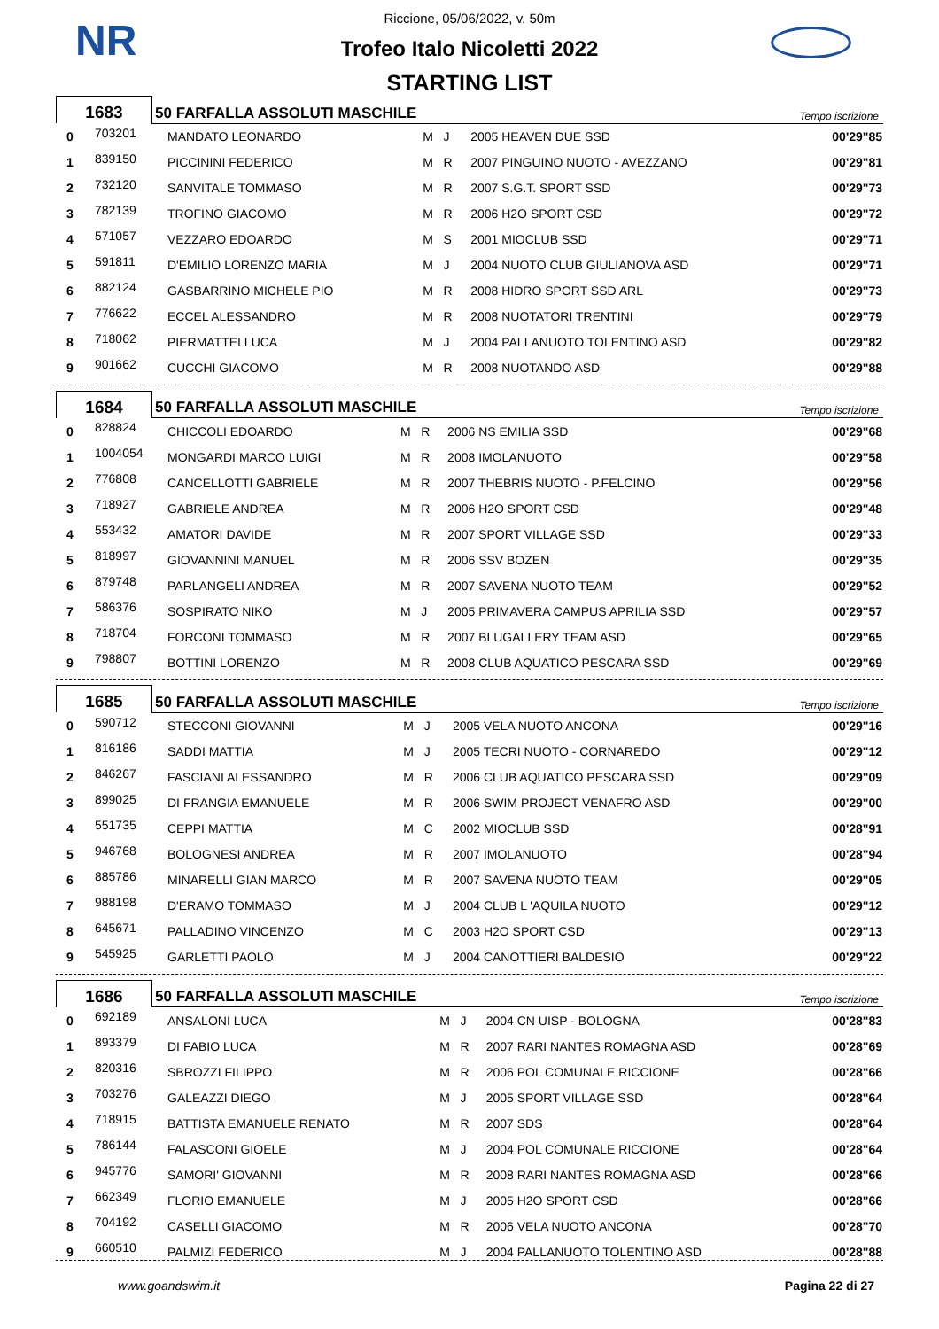NR
Riccione, 05/06/2022, v. 50m
Trofeo Italo Nicoletti 2022
STARTING LIST
| 1683 | 50 FARFALLA ASSOLUTI MASCHILE | Tempo iscrizione |
| 0 | 703201 | MANDATO LEONARDO | M J | 2005 HEAVEN DUE SSD | 00'29"85 |
| 1 | 839150 | PICCININI FEDERICO | M R | 2007 PINGUINO NUOTO - AVEZZANO | 00'29"81 |
| 2 | 732120 | SANVITALE TOMMASO | M R | 2007 S.G.T. SPORT SSD | 00'29"73 |
| 3 | 782139 | TROFINO GIACOMO | M R | 2006 H2O SPORT CSD | 00'29"72 |
| 4 | 571057 | VEZZARO EDOARDO | M S | 2001 MIOCLUB SSD | 00'29"71 |
| 5 | 591811 | D'EMILIO LORENZO MARIA | M J | 2004 NUOTO CLUB GIULIANOVA ASD | 00'29"71 |
| 6 | 882124 | GASBARRINO MICHELE PIO | M R | 2008 HIDRO SPORT SSD ARL | 00'29"73 |
| 7 | 776622 | ECCEL ALESSANDRO | M R | 2008 NUOTATORI TRENTINI | 00'29"79 |
| 8 | 718062 | PIERMATTEI LUCA | M J | 2004 PALLANUOTO TOLENTINO ASD | 00'29"82 |
| 9 | 901662 | CUCCHI GIACOMO | M R | 2008 NUOTANDO ASD | 00'29"88 |
| 1684 | 50 FARFALLA ASSOLUTI MASCHILE | Tempo iscrizione |
| 0 | 828824 | CHICCOLI EDOARDO | M R | 2006 NS EMILIA SSD | 00'29"68 |
| 1 | 1004054 | MONGARDI MARCO LUIGI | M R | 2008 IMOLANUOTO | 00'29"58 |
| 2 | 776808 | CANCELLOTTI GABRIELE | M R | 2007 THEBRIS NUOTO - P.FELCINO | 00'29"56 |
| 3 | 718927 | GABRIELE ANDREA | M R | 2006 H2O SPORT CSD | 00'29"48 |
| 4 | 553432 | AMATORI DAVIDE | M R | 2007 SPORT VILLAGE SSD | 00'29"33 |
| 5 | 818997 | GIOVANNINI MANUEL | M R | 2006 SSV BOZEN | 00'29"35 |
| 6 | 879748 | PARLANGELI ANDREA | M R | 2007 SAVENA NUOTO TEAM | 00'29"52 |
| 7 | 586376 | SOSPIRATO NIKO | M J | 2005 PRIMAVERA CAMPUS APRILIA SSD | 00'29"57 |
| 8 | 718704 | FORCONI TOMMASO | M R | 2007 BLUGALLERY TEAM ASD | 00'29"65 |
| 9 | 798807 | BOTTINI LORENZO | M R | 2008 CLUB AQUATICO PESCARA SSD | 00'29"69 |
| 1685 | 50 FARFALLA ASSOLUTI MASCHILE | Tempo iscrizione |
| 0 | 590712 | STECCONI GIOVANNI | M J | 2005 VELA NUOTO ANCONA | 00'29"16 |
| 1 | 816186 | SADDI MATTIA | M J | 2005 TECRI NUOTO - CORNAREDO | 00'29"12 |
| 2 | 846267 | FASCIANI ALESSANDRO | M R | 2006 CLUB AQUATICO PESCARA SSD | 00'29"09 |
| 3 | 899025 | DI FRANGIA EMANUELE | M R | 2006 SWIM PROJECT VENAFRO ASD | 00'29"00 |
| 4 | 551735 | CEPPI MATTIA | M C | 2002 MIOCLUB SSD | 00'28"91 |
| 5 | 946768 | BOLOGNESI ANDREA | M R | 2007 IMOLANUOTO | 00'28"94 |
| 6 | 885786 | MINARELLI GIAN MARCO | M R | 2007 SAVENA NUOTO TEAM | 00'29"05 |
| 7 | 988198 | D'ERAMO TOMMASO | M J | 2004 CLUB L 'AQUILA NUOTO | 00'29"12 |
| 8 | 645671 | PALLADINO VINCENZO | M C | 2003 H2O SPORT CSD | 00'29"13 |
| 9 | 545925 | GARLETTI PAOLO | M J | 2004 CANOTTIERI BALDESIO | 00'29"22 |
| 1686 | 50 FARFALLA ASSOLUTI MASCHILE | Tempo iscrizione |
| 0 | 692189 | ANSALONI LUCA | M J | 2004 CN UISP - BOLOGNA | 00'28"83 |
| 1 | 893379 | DI FABIO LUCA | M R | 2007 RARI NANTES ROMAGNA ASD | 00'28"69 |
| 2 | 820316 | SBROZZI FILIPPO | M R | 2006 POL COMUNALE RICCIONE | 00'28"66 |
| 3 | 703276 | GALEAZZI DIEGO | M J | 2005 SPORT VILLAGE SSD | 00'28"64 |
| 4 | 718915 | BATTISTA EMANUELE RENATO | M R | 2007 SDS | 00'28"64 |
| 5 | 786144 | FALASCONI GIOELE | M J | 2004 POL COMUNALE RICCIONE | 00'28"64 |
| 6 | 945776 | SAMORI' GIOVANNI | M R | 2008 RARI NANTES ROMAGNA ASD | 00'28"66 |
| 7 | 662349 | FLORIO EMANUELE | M J | 2005 H2O SPORT CSD | 00'28"66 |
| 8 | 704192 | CASELLI GIACOMO | M R | 2006 VELA NUOTO ANCONA | 00'28"70 |
| 9 | 660510 | PALMIZI FEDERICO | M J | 2004 PALLANUOTO TOLENTINO ASD | 00'28"88 |
www.goandswim.it Pagina 22 di 27